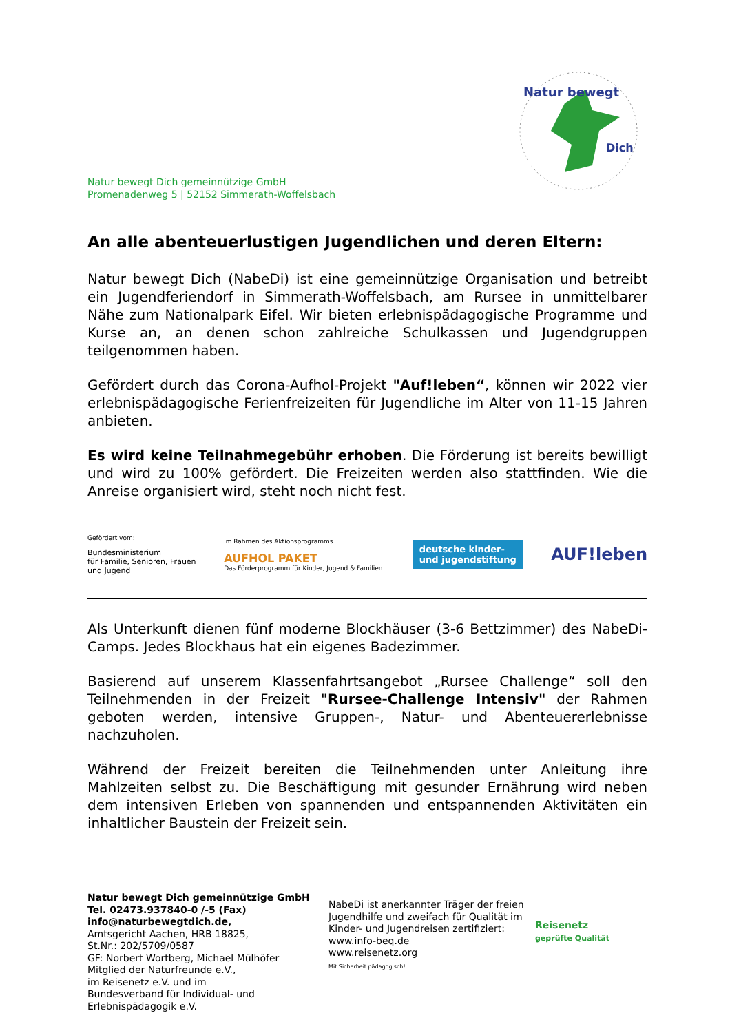Natur bewegt
Dich
Natur bewegt Dich gemeinnützige GmbH
Promenadenweg 5 | 52152 Simmerath-Woffelsbach
An alle abenteuerlustigen Jugendlichen und deren Eltern:
Natur bewegt Dich (NabeDi) ist eine gemeinnützige Organisation und betreibt ein Jugendferiendorf in Simmerath-Woffelsbach, am Rursee in unmittelbarer Nähe zum Nationalpark Eifel. Wir bieten erlebnispädagogische Programme und Kurse an, an denen schon zahlreiche Schulkassen und Jugendgruppen teilgenommen haben.
Gefördert durch das Corona-Aufhol-Projekt "Auf!leben“, können wir 2022 vier erlebnispädagogische Ferienfreizeiten für Jugendliche im Alter von 11-15 Jahren anbieten.
Es wird keine Teilnahmegebühr erhoben. Die Förderung ist bereits bewilligt und wird zu 100% gefördert. Die Freizeiten werden also stattfinden. Wie die Anreise organisiert wird, steht noch nicht fest.
Gefördert vom:
Bundesministerium
für Familie, Senioren, Frauen
und Jugend
im Rahmen des Aktionsprogramms
AUFHOL PAKET
Das Förderprogramm für Kinder, Jugend & Familien.
deutsche kinder-
und jugendstiftung
AUF!leben
Als Unterkunft dienen fünf moderne Blockhäuser (3-6 Bettzimmer) des NabeDi-Camps. Jedes Blockhaus hat ein eigenes Badezimmer.
Basierend auf unserem Klassenfahrtsangebot „Rursee Challenge“ soll den Teilnehmenden in der Freizeit "Rursee-Challenge Intensiv" der Rahmen geboten werden, intensive Gruppen-, Natur- und Abenteuererlebnisse nachzuholen.
Während der Freizeit bereiten die Teilnehmenden unter Anleitung ihre Mahlzeiten selbst zu. Die Beschäftigung mit gesunder Ernährung wird neben dem intensiven Erleben von spannenden und entspannenden Aktivitäten ein inhaltlicher Baustein der Freizeit sein.
Natur bewegt Dich gemeinnützige GmbH
Tel. 02473.937840-0 /-5 (Fax)
info@naturbewegtdich.de,
Amtsgericht Aachen, HRB 18825,
St.Nr.: 202/5709/0587
GF: Norbert Wortberg, Michael Mülhöfer
Mitglied der Naturfreunde e.V.,
im Reisenetz e.V. und im
Bundesverband für Individual- und Erlebnispädagogik e.V.
NabeDi ist anerkannter Träger der freien Jugendhilfe und zweifach für Qualität im Kinder- und Jugendreisen zertifiziert:
www.info-beq.de
www.reisenetz.org
Mit Sicherheit pädagogisch!
Reisenetz
geprüfte Qualität